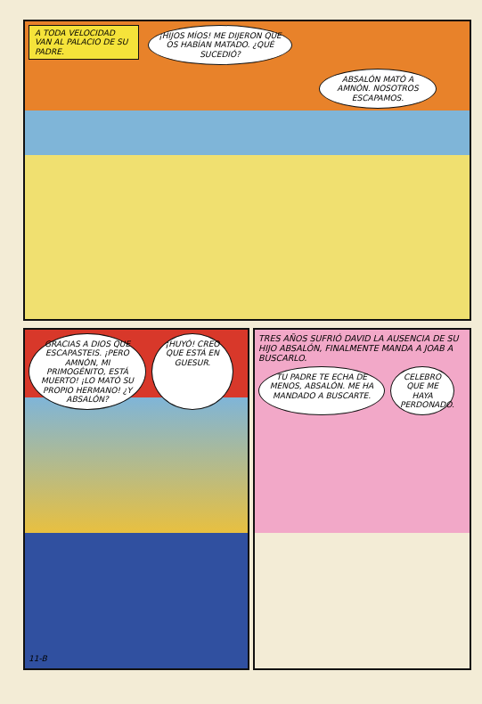A TODA VELOCIDAD VAN AL PALACIO DE SU PADRE.
¡HIJOS MÍOS! ME DIJERON QUE OS HABÍAN MATADO. ¿QUÉ SUCEDIÓ?
ABSALÓN MATÓ A AMNÓN. NOSOTROS ESCAPAMOS.
GRACIAS A DIOS QUE ESCAPASTEIS. ¡PERO AMNÓN, MI PRIMOGÉNITO, ESTÁ MUERTO! ¡LO MATÓ SU PROPIO HERMANO! ¿Y ABSALÓN?
¡HUYÓ! CREO QUE ESTÁ EN GUESUR.
11-B
TRES AÑOS SUFRIÓ DAVID LA AUSENCIA DE SU HIJO ABSALÓN, FINALMENTE MANDA A JOAB A BUSCARLO.
TU PADRE TE ECHA DE MENOS, ABSALÓN. ME HA MANDADO A BUSCARTE.
CELEBRO QUE ME HAYA PERDONADO.